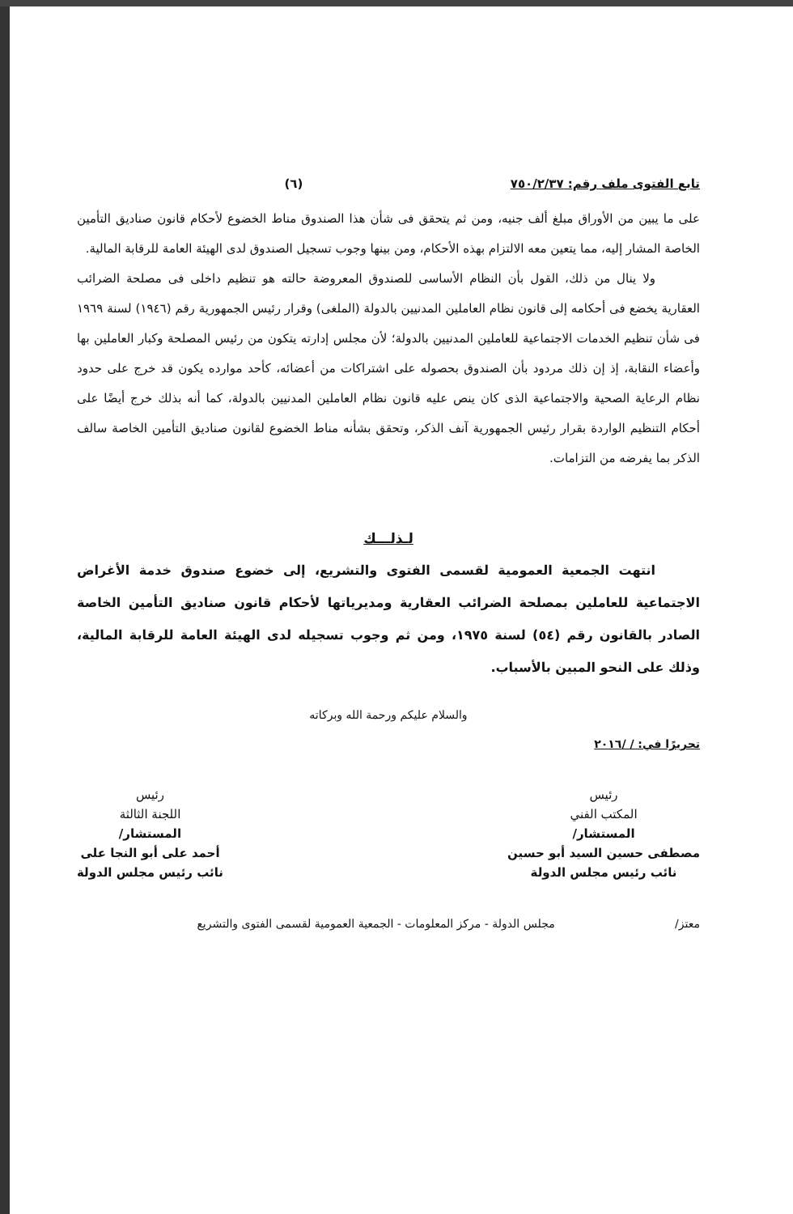تابع الفتوى ملف رقم: ٧٥٠/٢/٣٧ (٦)
على ما يبين من الأوراق مبلغ ألف جنيه، ومن ثم يتحقق فى شأن هذا الصندوق مناط الخضوع لأحكام قانون صناديق التأمين الخاصة المشار إليه، مما يتعين معه الالتزام بهذه الأحكام، ومن بينها وجوب تسجيل الصندوق لدى الهيئة العامة للرقابة المالية.
ولا ينال من ذلك، القول بأن النظام الأساسى للصندوق المعروضة حالته هو تنظيم داخلى فى مصلحة الضرائب العقارية يخضع فى أحكامه إلى قانون نظام العاملين المدنيين بالدولة (الملغى) وقرار رئيس الجمهورية رقم (١٩٤٦) لسنة ١٩٦٩ فى شأن تنظيم الخدمات الاجتماعية للعاملين المدنيين بالدولة؛ لأن مجلس إدارته يتكون من رئيس المصلحة وكبار العاملين بها وأعضاء النقابة، إذ إن ذلك مردود بأن الصندوق بحصوله على اشتراكات من أعضائه، كأحد موارده يكون قد خرج على حدود نظام الرعاية الصحية والاجتماعية الذى كان ينص عليه قانون نظام العاملين المدنيين بالدولة، كما أنه بذلك خرج أيضًا على أحكام التنظيم الواردة بقرار رئيس الجمهورية آنف الذكر، وتحقق بشأنه مناط الخضوع لقانون صناديق التأمين الخاصة سالف الذكر بما يفرضه من التزامات.
لـذلـــك
انتهت الجمعية العمومية لقسمى الفتوى والتشريع، إلى خضوع صندوق خدمة الأغراض الاجتماعية للعاملين بمصلحة الضرائب العقارية ومديرياتها لأحكام قانون صناديق التأمين الخاصة الصادر بالقانون رقم (٥٤) لسنة ١٩٧٥، ومن ثم وجوب تسجيله لدى الهيئة العامة للرقابة المالية، وذلك على النحو المبين بالأسباب.
والسلام عليكم ورحمة الله وبركاته
تحريرًا في: / /٢٠١٦
رئيس
المكتب الفني
المستشار/
مصطفى حسين السيد أبو حسين
نائب رئيس مجلس الدولة
رئيس
اللجنة الثالثة
المستشار/
أحمد على أبو النجا على
نائب رئيس مجلس الدولة
معتز/ مجلس الدولة - مركز المعلومات - الجمعية العمومية لقسمى الفتوى والتشريع